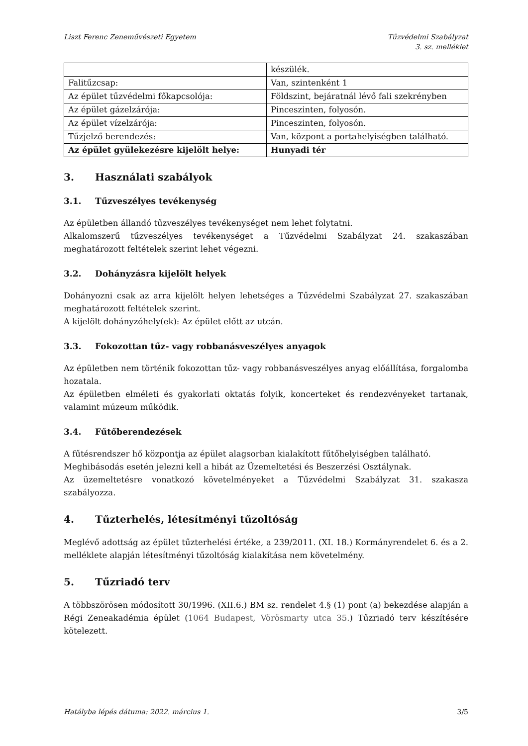Liszt Ferenc Zeneművészeti Egyetem
Tűzvédelmi Szabályzat
3. sz. melléklet
| | készülék. |
| Falitűzcsap: | Van, szintenként 1 |
| Az épület tűzvédelmi főkapcsolója: | Földszint, bejáratnál lévő fali szekrényben |
| Az épület gázelzárója: | Pinceszinten, folyosón. |
| Az épület vízelzárója: | Pinceszinten, folyosón. |
| Tűzjelző berendezés: | Van, központ a portahelyiségben található. |
| Az épület gyülekezésre kijelölt helye: | Hunyadi tér |
3. Használati szabályok
3.1. Tűzveszélyes tevékenység
Az épületben állandó tűzveszélyes tevékenységet nem lehet folytatni.
Alkalomszerű tűzveszélyes tevékenységet a Tűzvédelmi Szabályzat 24. szakaszában meghatározott feltételek szerint lehet végezni.
3.2. Dohányzásra kijelölt helyek
Dohányozni csak az arra kijelölt helyen lehetséges a Tűzvédelmi Szabályzat 27. szakaszában meghatározott feltételek szerint.
A kijelölt dohányzóhely(ek): Az épület előtt az utcán.
3.3. Fokozottan tűz- vagy robbanásveszélyes anyagok
Az épületben nem történik fokozottan tűz- vagy robbanásveszélyes anyag előállítása, forgalomba hozatala.
Az épületben elméleti és gyakorlati oktatás folyik, koncerteket és rendezvényeket tartanak, valamint múzeum működik.
3.4. Fűtőberendezések
A fűtésrendszer hő központja az épület alagsorban kialakított fűtőhelyiségben található.
Meghibásodás esetén jelezni kell a hibát az Üzemeltetési és Beszerzési Osztálynak.
Az üzemeltetésre vonatkozó követelményeket a Tűzvédelmi Szabályzat 31. szakasza szabályozza.
4. Tűzterhelés, létesítményi tűzoltóság
Meglévő adottság az épület tűzterhelési értéke, a 239/2011. (XI. 18.) Kormányrendelet 6. és a 2. melléklete alapján létesítményi tűzoltóság kialakítása nem követelmény.
5. Tűzriadó terv
A többszörösen módosított 30/1996. (XII.6.) BM sz. rendelet 4.§ (1) pont (a) bekezdése alapján a Régi Zeneakadémia épület (1064 Budapest, Vörösmarty utca 35.) Tűzriadó terv készítésére kötelezett.
Hatályba lépés dátuma: 2022. március 1. 3/5